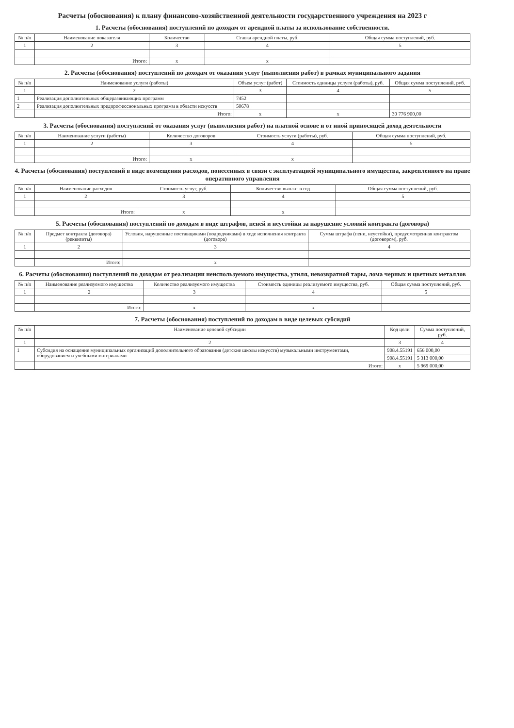Расчеты (обоснования) к плану финансово-хозяйственной деятельности государственного учреждения на 2023 г
1. Расчеты (обоснования) поступлений по доходам от арендной платы за использование собственности.
| № п/п | Наименование показателя | Количество | Ставка арендной платы, руб. | Общая сумма поступлений, руб. |
| --- | --- | --- | --- | --- |
| 1 | 2 | 3 | 4 | 5 |
| | Итого: | x | x | |
2. Расчеты (обоснования) поступлений по доходам от оказания услуг (выполнения работ) в рамках муниципального задания
| № п/п | Наименование услуги (работы) | Объем услуг (работ) | Стоимость единицы услуги (работы), руб. | Общая сумма поступлений, руб. |
| --- | --- | --- | --- | --- |
| 1 | 2 | 3 | 4 | 5 |
| 1 | Реализация дополнительных общеразвивающих программ | 7452 | | |
| 2 | Реализация дополнительных предпрофессиональных программ в области искусств | 50678 | | |
| | Итого: | x | x | 30 776 900,00 |
3. Расчеты (обоснования) поступлений от оказания услуг (выполнения работ) на платной основе и от иной приносящей доход деятельности
| № п/п | Наименование услуги (работы) | Количество договоров | Стоимость услуги (работы), руб. | Общая сумма поступлений, руб. |
| --- | --- | --- | --- | --- |
| 1 | 2 | 3 | 4 | 5 |
| | Итого: | x | x | |
4. Расчеты (обоснования) поступлений в виде возмещения расходов, понесенных в связи с эксплуатацией муниципального имущества, закрепленного на праве оперативного управления
| № п/п | Наименование расходов | Стоимость услуг, руб. | Количество выплат в год | Общая сумма поступлений, руб. |
| --- | --- | --- | --- | --- |
| 1 | 2 | 3 | 4 | 5 |
| | Итого: | x | x | |
5. Расчеты (обоснования) поступлений по доходам в виде штрафов, пеней и неустойки за нарушение условий контракта (договора)
| № п/п | Предмет контракта (договора) (реквизиты) | Условия, нарушенные поставщиками (подрядчиками) в ходе исполнения контракта (договора) | Сумма штрафа (пени, неустойки), предусмотренная контрактом (договором), руб. |
| --- | --- | --- | --- |
| 1 | 2 | 3 | 4 |
| | Итого: | x | |
6. Расчеты (обоснования) поступлений по доходам от реализации неиспользуемого имущества, утиля, невозвратной тары, лома черных и цветных металлов
| № п/п | Наименование реализуемого имущества | Количество реализуемого имущества | Стоимость единицы реализуемого имущества, руб. | Общая сумма поступлений, руб. |
| --- | --- | --- | --- | --- |
| 1 | 2 | 3 | 4 | 5 |
| | Итого: | x | x | |
7. Расчеты (обоснования) поступлений по доходам в виде целевых субсидий
| № п/п | Наименование целевой субсидии | Код цели | Сумма поступлений, руб. |
| --- | --- | --- | --- |
| 1 | 2 | 3 | 4 |
| 1 | Субсидия на оснащение муниципальных организаций дополнительного образования (детские школы искусств) музыкальными инструментами, оборудованием и учебными материалами | 908.4.55191 | 656 000,00 |
| | | 908.4.55191 | 5 313 000,00 |
| | Итого: | x | 5 969 000,00 |